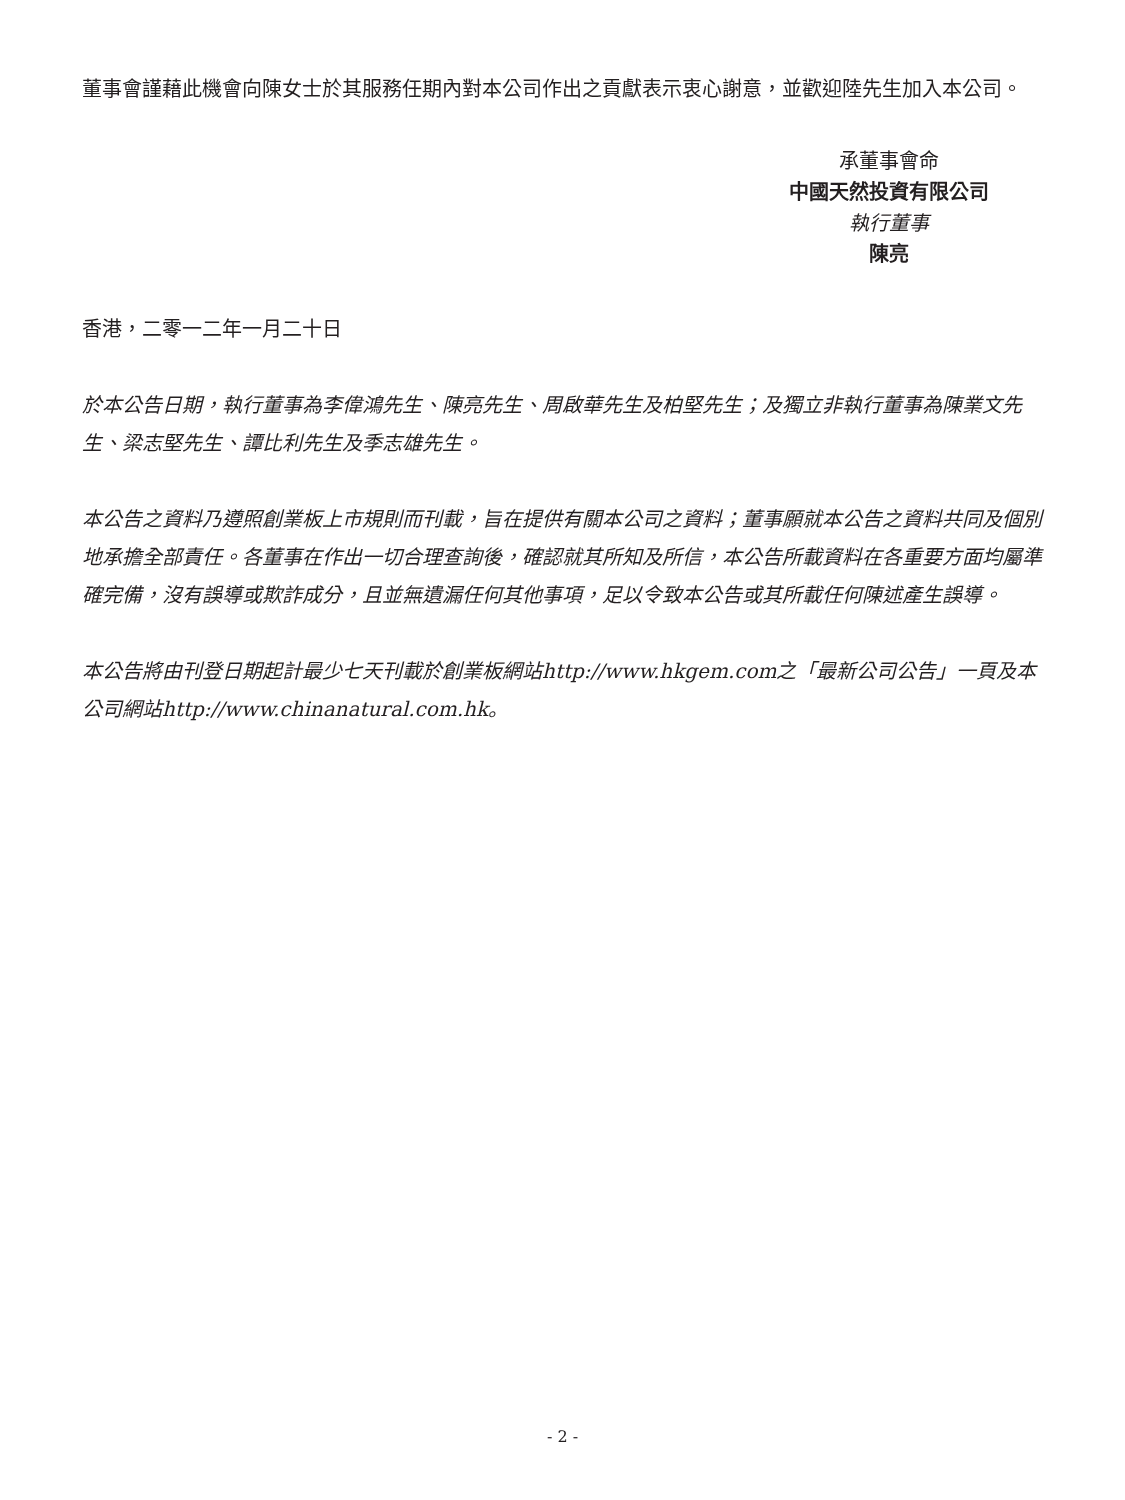董事會謹藉此機會向陳女士於其服務任期內對本公司作出之貢獻表示衷心謝意，並歡迎陸先生加入本公司。
承董事會命
中國天然投資有限公司
執行董事
陳亮
香港，二零一二年一月二十日
於本公告日期，執行董事為李偉鴻先生、陳亮先生、周啟華先生及柏堅先生；及獨立非執行董事為陳業文先生、梁志堅先生、譚比利先生及季志雄先生。
本公告之資料乃遵照創業板上市規則而刊載，旨在提供有關本公司之資料；董事願就本公告之資料共同及個別地承擔全部責任。各董事在作出一切合理查詢後，確認就其所知及所信，本公告所載資料在各重要方面均屬準確完備，沒有誤導或欺詐成分，且並無遺漏任何其他事項，足以令致本公告或其所載任何陳述產生誤導。
本公告將由刊登日期起計最少七天刊載於創業板網站http://www.hkgem.com之「最新公司公告」一頁及本公司網站http://www.chinanatural.com.hk。
- 2 -